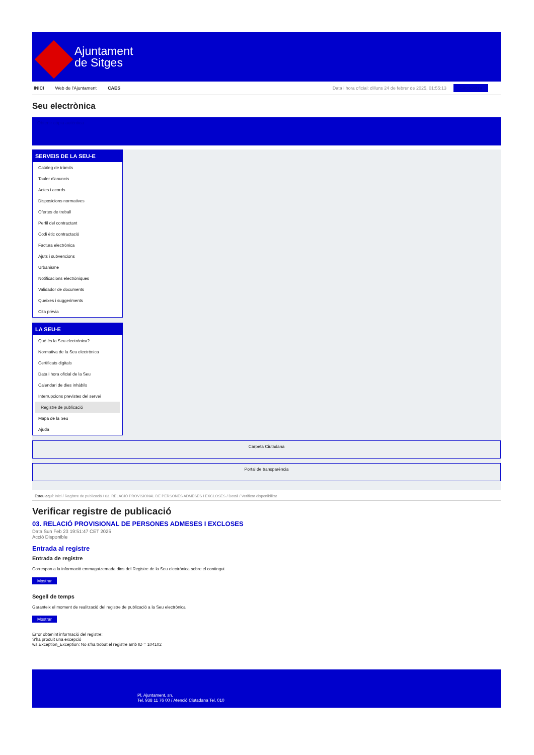Ajuntament
de Sitges
INICI Web de l'Ajuntament CAES Data i hora oficial: dilluns 24 de febrer de 2025, 01:55:13 Sincronitza
Seu electrònica
Obtenir còpia autèntica
SERVEIS DE LA SEU-E
Catàleg de tràmits
Tauler d'anuncis
Actes i acords
Disposicions normatives
Ofertes de treball
Perfil del contractant
Codi ètic contractació
Factura electrònica
Ajuts i subvencions
Urbanisme
Notificacions electròniques
Validador de documents
Queixes i suggeriments
Cita prèvia
LA SEU-E
Què és la Seu electrònica?
Normativa de la Seu electrònica
Certificats digitals
Data i hora oficial de la Seu
Calendari de dies inhàbils
Interrupcions previstes del servei
Registre de publicació
Mapa de la Seu
Ajuda
Carpeta Ciutadana
Portal de transparència
Esteu aquí: Inici / Registre de publicació / 03. RELACIÓ PROVISIONAL DE PERSONES ADMESES I EXCLOSES / Detall / Verificar disponibilitat
Verificar registre de publicació
03. RELACIÓ PROVISIONAL DE PERSONES ADMESES I EXCLOSES
Data Sun Feb 23 19:51:47 CET 2025
Acció Disponible
Entrada al registre
Entrada de registre
Correspon a la informació emmagatzemada dins del Registre de la Seu electrònica sobre el contingut
Mostrar
Segell de temps
Garanteix el moment de realització del registre de publicació a la Seu electrònica
Mostrar
Error obtenint informació del registre:
S'ha produit una excepció
ws.Exception_Exception: No s'ha trobat el registre amb ID = 104102
Pl. Ajuntament, sn.
Tel. 938 11 76 00 / Atenció Ciutadana Tel. 010